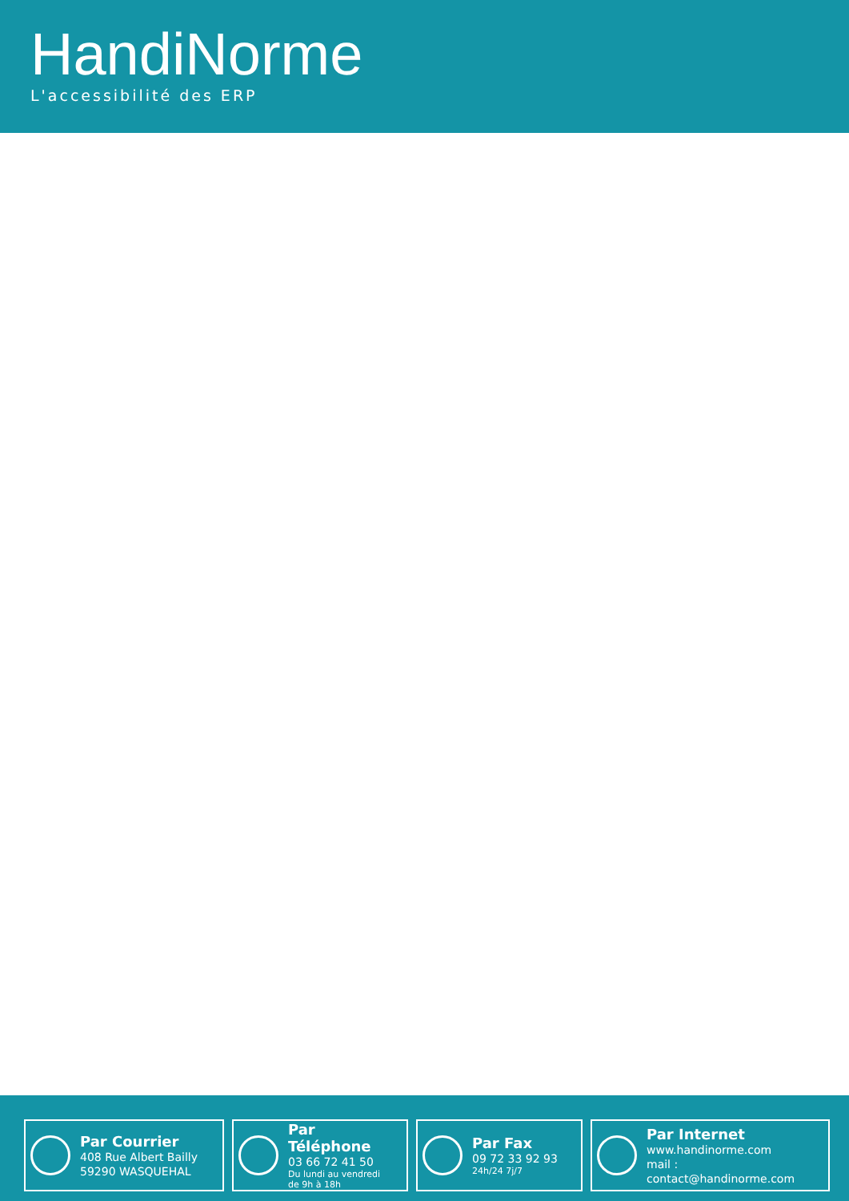HandiNorme
L'accessibilité des ERP
Par Courrier
408 Rue Albert Bailly
59290 WASQUEHAL
Par Téléphone
03 66 72 41 50
Du lundi au vendredi
de 9h à 18h
Par Fax
09 72 33 92 93
24h/24 7j/7
Par Internet
www.handinorme.com
mail : contact@handinorme.com